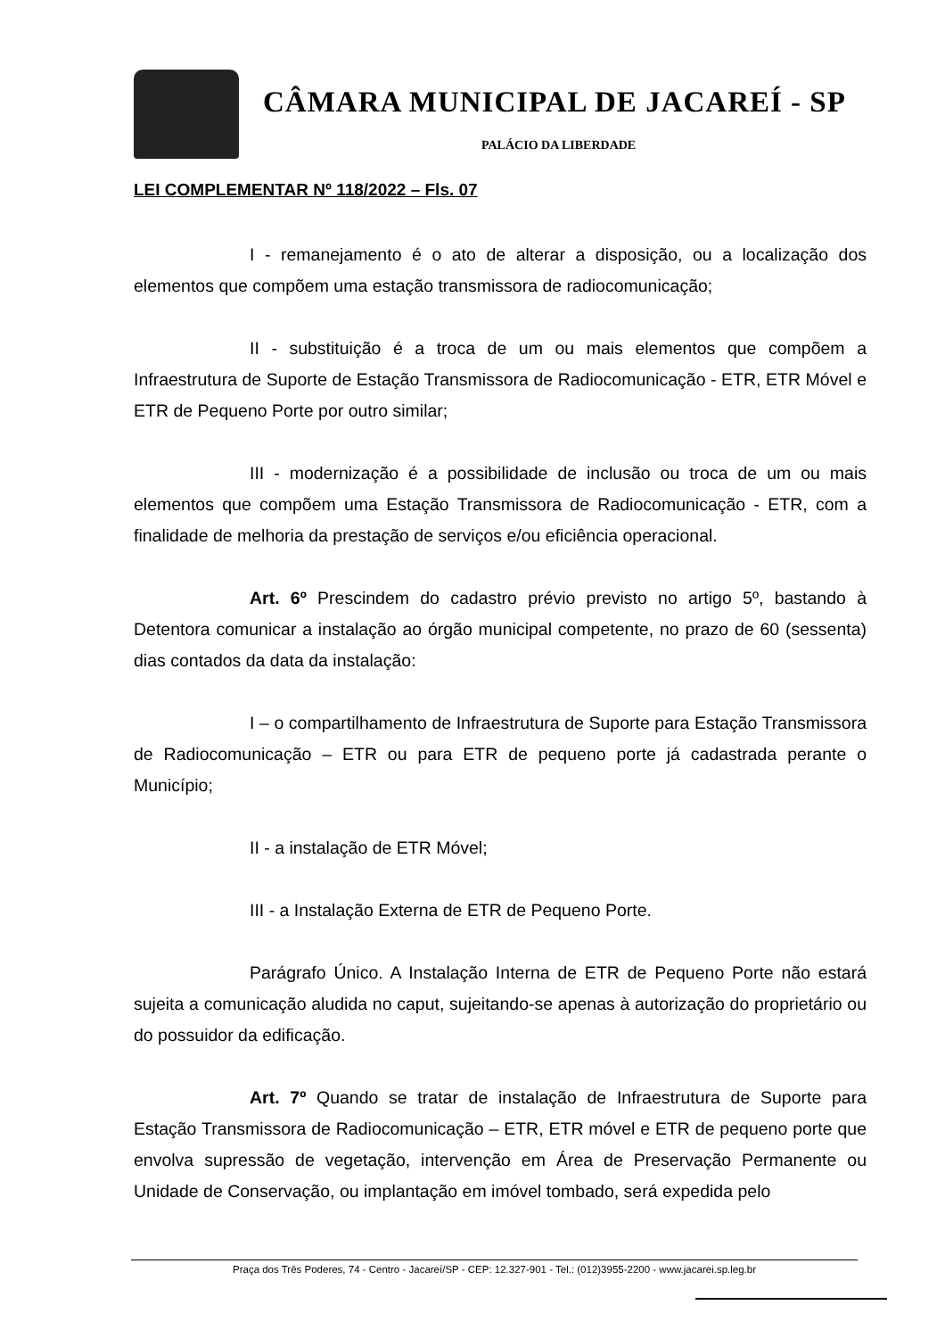CÂMARA MUNICIPAL DE JACAREÍ - SP
PALÁCIO DA LIBERDADE
LEI COMPLEMENTAR Nº 118/2022 – Fls. 07
I - remanejamento é o ato de alterar a disposição, ou a localização dos elementos que compõem uma estação transmissora de radiocomunicação;
II - substituição é a troca de um ou mais elementos que compõem a Infraestrutura de Suporte de Estação Transmissora de Radiocomunicação - ETR, ETR Móvel e ETR de Pequeno Porte por outro similar;
III - modernização é a possibilidade de inclusão ou troca de um ou mais elementos que compõem uma Estação Transmissora de Radiocomunicação - ETR, com a finalidade de melhoria da prestação de serviços e/ou eficiência operacional.
Art. 6º Prescindem do cadastro prévio previsto no artigo 5º, bastando à Detentora comunicar a instalação ao órgão municipal competente, no prazo de 60 (sessenta) dias contados da data da instalação:
I – o compartilhamento de Infraestrutura de Suporte para Estação Transmissora de Radiocomunicação – ETR ou para ETR de pequeno porte já cadastrada perante o Município;
II - a instalação de ETR Móvel;
III - a Instalação Externa de ETR de Pequeno Porte.
Parágrafo Único. A Instalação Interna de ETR de Pequeno Porte não estará sujeita a comunicação aludida no caput, sujeitando-se apenas à autorização do proprietário ou do possuidor da edificação.
Art. 7º Quando se tratar de instalação de Infraestrutura de Suporte para Estação Transmissora de Radiocomunicação – ETR, ETR móvel e ETR de pequeno porte que envolva supressão de vegetação, intervenção em Área de Preservação Permanente ou Unidade de Conservação, ou implantação em imóvel tombado, será expedida pelo
Praça dos Três Poderes, 74 - Centro - Jacareí/SP - CEP: 12.327-901 - Tel.: (012)3955-2200 - www.jacarei.sp.leg.br